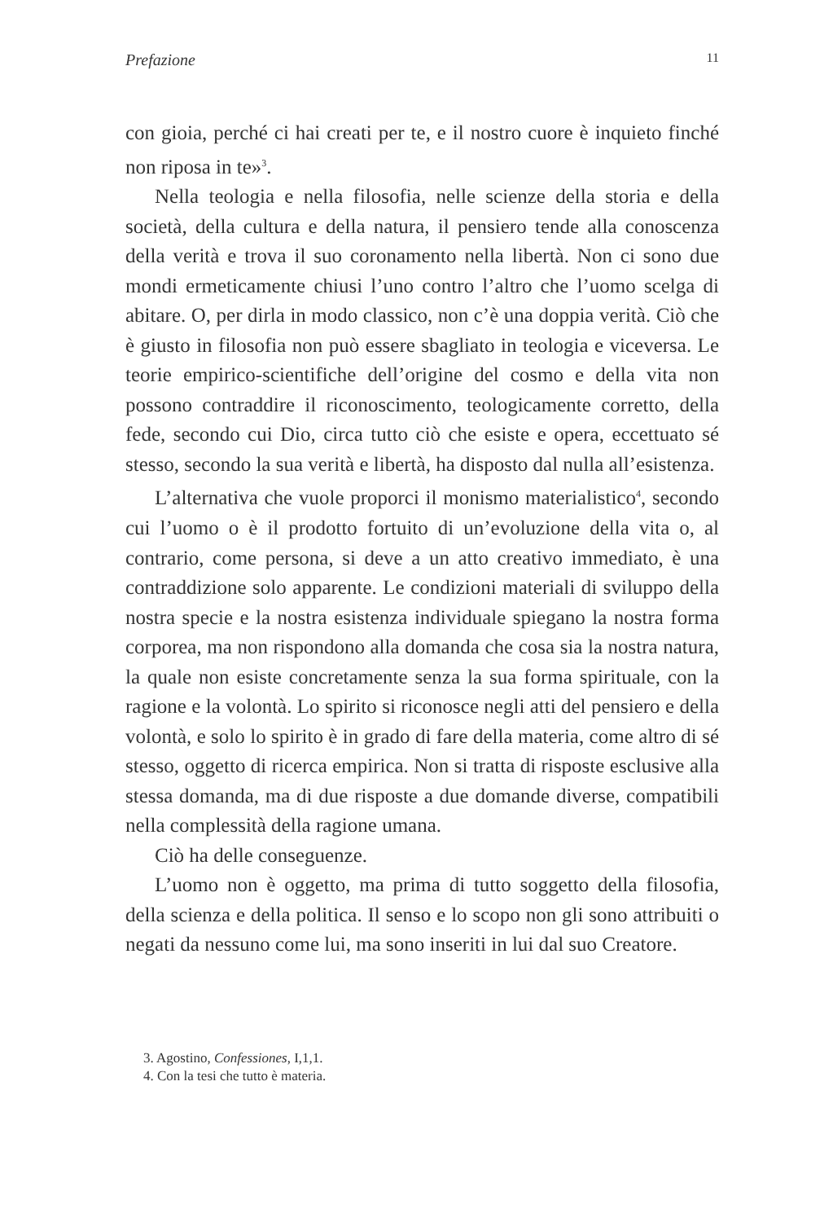Prefazione 11
con gioia, perché ci hai creati per te, e il nostro cuore è inquieto finché non riposa in te»<sup>3</sup>.
Nella teologia e nella filosofia, nelle scienze della storia e della società, della cultura e della natura, il pensiero tende alla conoscenza della verità e trova il suo coronamento nella libertà. Non ci sono due mondi ermeticamente chiusi l’uno contro l’altro che l’uomo scelga di abitare. O, per dirla in modo classico, non c’è una doppia verità. Ciò che è giusto in filosofia non può essere sbagliato in teologia e viceversa. Le teorie empirico-scientifiche dell’origine del cosmo e della vita non possono contraddire il riconoscimento, teologicamente corretto, della fede, secondo cui Dio, circa tutto ciò che esiste e opera, eccettuato sé stesso, secondo la sua verità e libertà, ha disposto dal nulla all’esistenza.
L’alternativa che vuole proporci il monismo materialistico<sup>4</sup>, secondo cui l’uomo o è il prodotto fortuito di un’evoluzione della vita o, al contrario, come persona, si deve a un atto creativo immediato, è una contraddizione solo apparente. Le condizioni materiali di sviluppo della nostra specie e la nostra esistenza individuale spiegano la nostra forma corporea, ma non rispondono alla domanda che cosa sia la nostra natura, la quale non esiste concretamente senza la sua forma spirituale, con la ragione e la volontà. Lo spirito si riconosce negli atti del pensiero e della volontà, e solo lo spirito è in grado di fare della materia, come altro di sé stesso, oggetto di ricerca empirica. Non si tratta di risposte esclusive alla stessa domanda, ma di due risposte a due domande diverse, compatibili nella complessità della ragione umana.
Ciò ha delle conseguenze.
L’uomo non è oggetto, ma prima di tutto soggetto della filosofia, della scienza e della politica. Il senso e lo scopo non gli sono attribuiti o negati da nessuno come lui, ma sono inseriti in lui dal suo Creatore.
3. Agostino, Confessiones, I,1,1.
4. Con la tesi che tutto è materia.